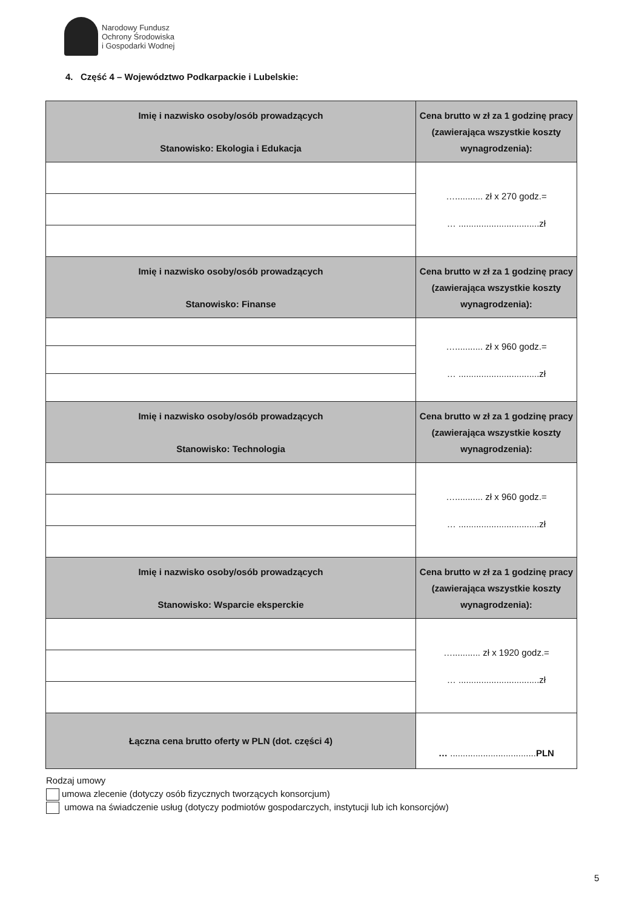Narodowy Fundusz
Ochrony Środowiska
i Gospodarki Wodnej
4. Część 4 – Województwo Podkarpackie i Lubelskie:
| Imię i nazwisko osoby/osób prowadzących Stanowisko: Ekologia i Edukacja | Cena brutto w zł za 1 godzinę pracy (zawierająca wszystkie koszty wynagrodzenia): |
| --- | --- |
| | …........... zł x 270 godz.= … ................................zł |
| Imię i nazwisko osoby/osób prowadzących Stanowisko: Finanse | Cena brutto w zł za 1 godzinę pracy (zawierająca wszystkie koszty wynagrodzenia): |
| | …........... zł x 960 godz.= … ................................zł |
| Imię i nazwisko osoby/osób prowadzących Stanowisko: Technologia | Cena brutto w zł za 1 godzinę pracy (zawierająca wszystkie koszty wynagrodzenia): |
| | …........... zł x 960 godz.= … ................................zł |
| Imię i nazwisko osoby/osób prowadzących Stanowisko: Wsparcie eksperckie | Cena brutto w zł za 1 godzinę pracy (zawierająca wszystkie koszty wynagrodzenia): |
| | …........... zł x 1920 godz.= … ................................zł |
| Łączna cena brutto oferty w PLN (dot. części 4) | … .................................. PLN |
Rodzaj umowy
umowa zlecenie (dotyczy osób fizycznych tworzących konsorcjum)
umowa na świadczenie usług (dotyczy podmiotów gospodarczych, instytucji lub ich konsorcjów)
5